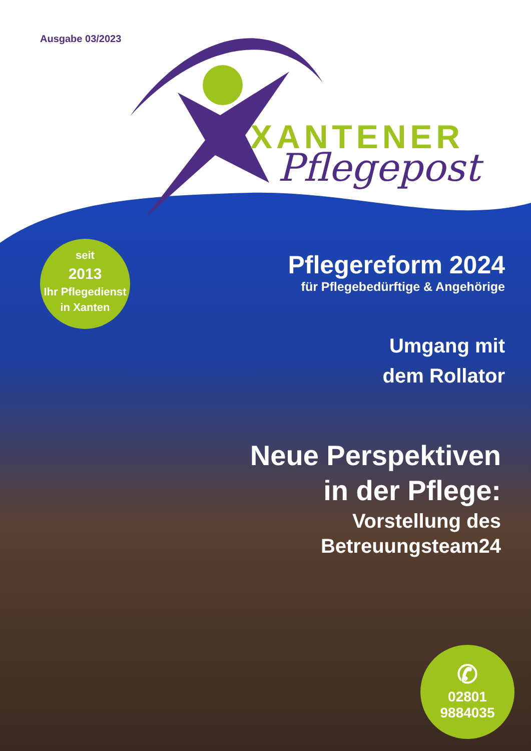Ausgabe 03/2023
XANTENER
Pflegepost
seit
2013
Ihr Pflegedienst
in Xanten
Pflegereform 2024
für Pflegebedürftige & Angehörige
Umgang mit
dem Rollator
Neue Perspektiven
in der Pflege:
Vorstellung des
Betreuungsteam24
✆
02801
9884035